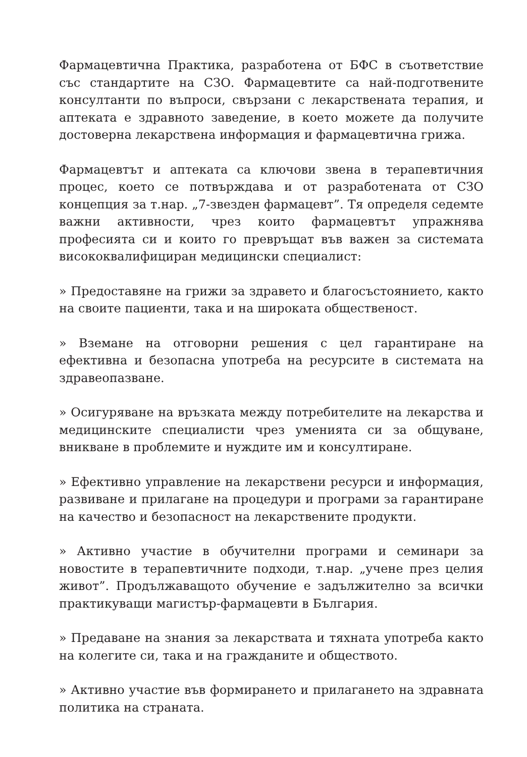Фармацевтична Практика, разработена от БФС в съответствие със стандартите на СЗО. Фармацевтите са най-подготвените консултанти по въпроси, свързани с лекарствената терапия, и аптеката е здравното заведение, в което можете да получите достоверна лекарствена информация и фармацевтична грижа.
Фармацевтът и аптеката са ключови звена в терапевтичния процес, което се потвърждава и от разработената от СЗО концепция за т.нар. „7-звезден фармацевт”. Тя определя седемте важни активности, чрез които фармацевтът упражнява професията си и които го превръщат във важен за системата висококвалифициран медицински специалист:
» Предоставяне на грижи за здравето и благосъстоянието, както на своите пациенти, така и на широката общественост.
» Вземане на отговорни решения с цел гарантиране на ефективна и безопасна употреба на ресурсите в системата на здравеопазване.
» Осигуряване на връзката между потребителите на лекарства и медицинските специалисти чрез уменията си за общуване, вникване в проблемите и нуждите им и консултиране.
» Ефективно управление на лекарствени ресурси и информация, развиване и прилагане на процедури и програми за гарантиране на качество и безопасност на лекарствените продукти.
» Активно участие в обучителни програми и семинари за новостите в терапевтичните подходи, т.нар. „учене през целия живот”. Продължаващото обучение е задължително за всички практикуващи магистър-фармацевти в България.
» Предаване на знания за лекарствата и тяхната употреба както на колегите си, така и на гражданите и обществото.
» Активно участие във формирането и прилагането на здравната политика на страната.